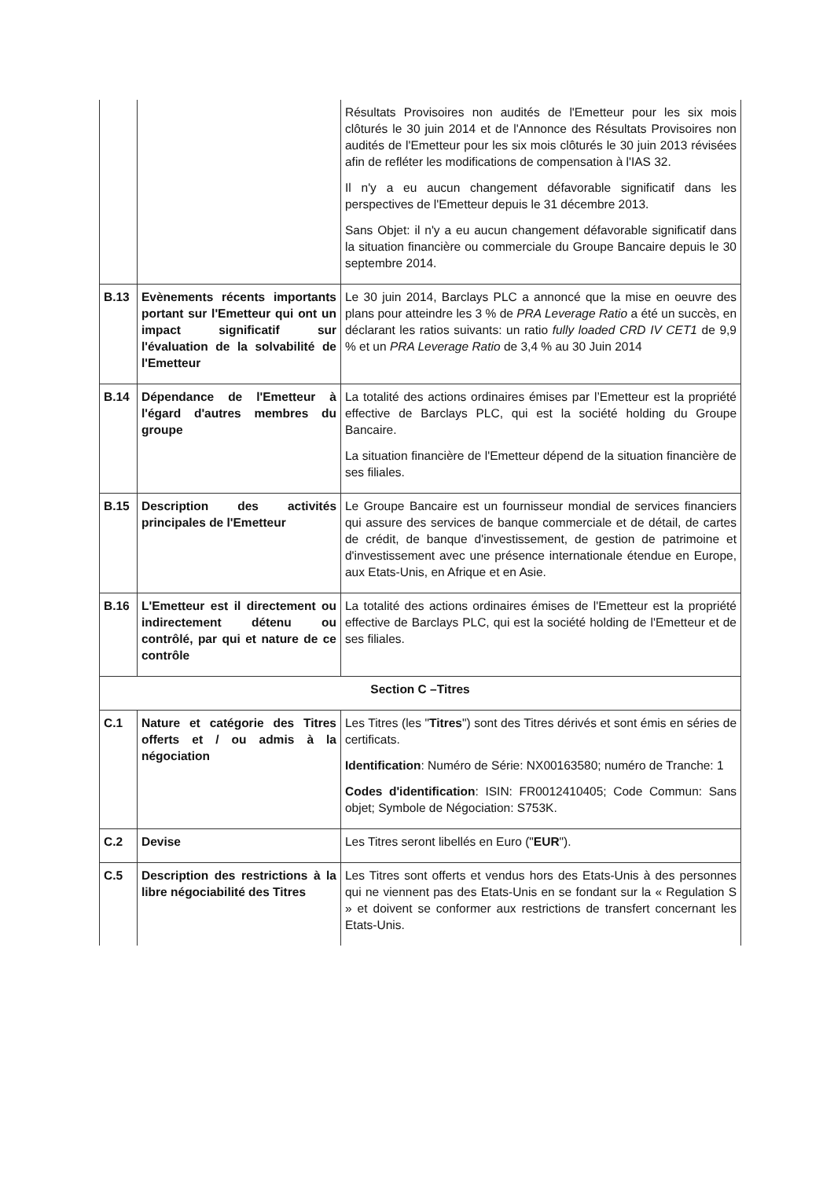| | | Résultats Provisoires non audités de l'Emetteur pour les six mois clôturés le 30 juin 2014 et de l'Annonce des Résultats Provisoires non audités de l'Emetteur pour les six mois clôturés le 30 juin 2013 révisées afin de refléter les modifications de compensation à l'IAS 32. Il n'y a eu aucun changement défavorable significatif dans les perspectives de l'Emetteur depuis le 31 décembre 2013. Sans Objet: il n'y a eu aucun changement défavorable significatif dans la situation financière ou commerciale du Groupe Bancaire depuis le 30 septembre 2014. |
| B.13 | Evènements récents importants portant sur l'Emetteur qui ont un impact significatif sur l'évaluation de la solvabilité de l'Emetteur | Le 30 juin 2014, Barclays PLC a annoncé que la mise en oeuvre des plans pour atteindre les 3 % de PRA Leverage Ratio a été un succès, en déclarant les ratios suivants: un ratio fully loaded CRD IV CET1 de 9,9 % et un PRA Leverage Ratio de 3,4 % au 30 Juin 2014 |
| B.14 | Dépendance de l'Emetteur à l'égard d'autres membres du groupe | La totalité des actions ordinaires émises par l’Emetteur est la propriété effective de Barclays PLC, qui est la société holding du Groupe Bancaire. La situation financière de l'Emetteur dépend de la situation financière de ses filiales. |
| B.15 | Description des activités principales de l'Emetteur | Le Groupe Bancaire est un fournisseur mondial de services financiers qui assure des services de banque commerciale et de détail, de cartes de crédit, de banque d'investissement, de gestion de patrimoine et d'investissement avec une présence internationale étendue en Europe, aux Etats-Unis, en Afrique et en Asie. |
| B.16 | L'Emetteur est il directement ou indirectement détenu ou contrôlé, par qui et nature de ce contrôle | La totalité des actions ordinaires émises de l'Emetteur est la propriété effective de Barclays PLC, qui est la société holding de l'Emetteur et de ses filiales. |
| Section C –Titres | | |
| C.1 | Nature et catégorie des Titres offerts et / ou admis à la négociation | Les Titres (les " Titres ") sont des Titres dérivés et sont émis en séries de certificats. Identification : Numéro de Série: NX00163580; numéro de Tranche: 1 Codes d'identification : ISIN: FR0012410405; Code Commun: Sans objet; Symbole de Négociation: S753K. |
| C.2 | Devise | Les Titres seront libellés en Euro (" EUR "). |
| C.5 | Description des restrictions à la libre négociabilité des Titres | Les Titres sont offerts et vendus hors des Etats-Unis à des personnes qui ne viennent pas des Etats-Unis en se fondant sur la « Regulation S » et doivent se conformer aux restrictions de transfert concernant les Etats-Unis. |